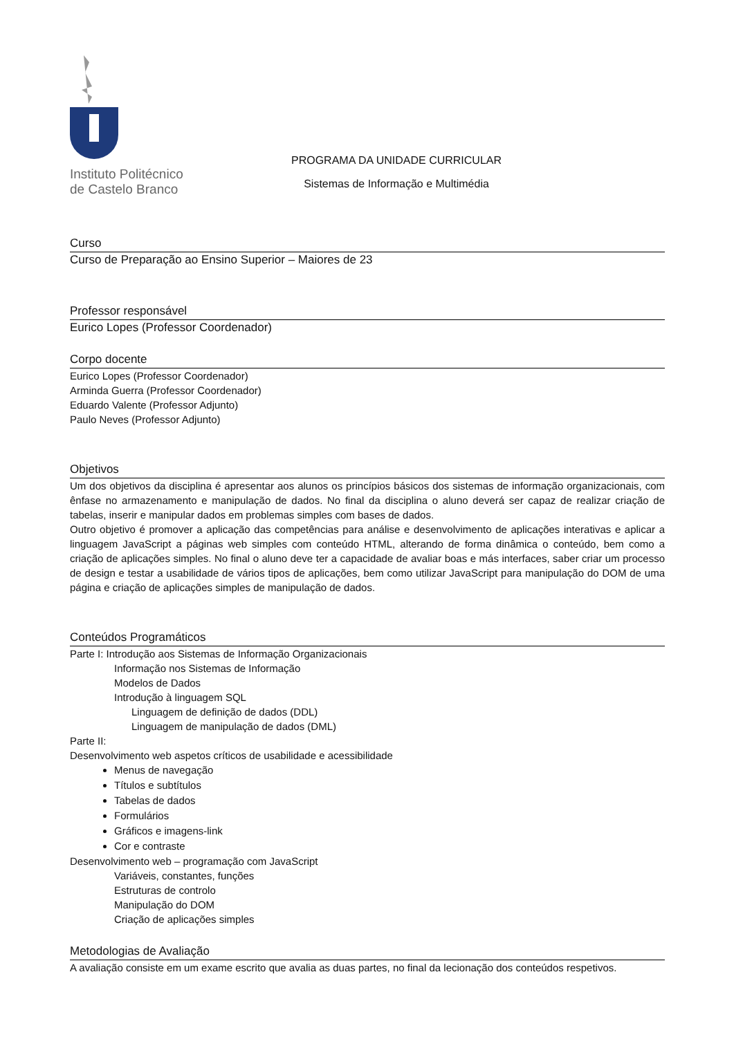Instituto Politécnico
de Castelo Branco
PROGRAMA DA UNIDADE CURRICULAR
Sistemas de Informação e Multimédia
Curso
Curso de Preparação ao Ensino Superior – Maiores de 23
Professor responsável
Eurico Lopes (Professor Coordenador)
Corpo docente
Eurico Lopes (Professor Coordenador)
Arminda Guerra (Professor Coordenador)
Eduardo Valente (Professor Adjunto)
Paulo Neves (Professor Adjunto)
Objetivos
Um dos objetivos da disciplina é apresentar aos alunos os princípios básicos dos sistemas de informação organizacionais, com ênfase no armazenamento e manipulação de dados. No final da disciplina o aluno deverá ser capaz de realizar criação de tabelas, inserir e manipular dados em problemas simples com bases de dados.
Outro objetivo é promover a aplicação das competências para análise e desenvolvimento de aplicações interativas e aplicar a linguagem JavaScript a páginas web simples com conteúdo HTML, alterando de forma dinâmica o conteúdo, bem como a criação de aplicações simples. No final o aluno deve ter a capacidade de avaliar boas e más interfaces, saber criar um processo de design e testar a usabilidade de vários tipos de aplicações, bem como utilizar JavaScript para manipulação do DOM de uma página e criação de aplicações simples de manipulação de dados.
Conteúdos Programáticos
Parte I: Introdução aos Sistemas de Informação Organizacionais
Informação nos Sistemas de Informação
Modelos de Dados
Introdução à linguagem SQL
Linguagem de definição de dados (DDL)
Linguagem de manipulação de dados (DML)
Parte II:
Desenvolvimento web aspetos críticos de usabilidade e acessibilidade
Menus de navegação
Títulos e subtítulos
Tabelas de dados
Formulários
Gráficos e imagens-link
Cor e contraste
Desenvolvimento web – programação com JavaScript
Variáveis, constantes, funções
Estruturas de controlo
Manipulação do DOM
Criação de aplicações simples
Metodologias de Avaliação
A avaliação consiste em um exame escrito que avalia as duas partes, no final da lecionação dos conteúdos respetivos.